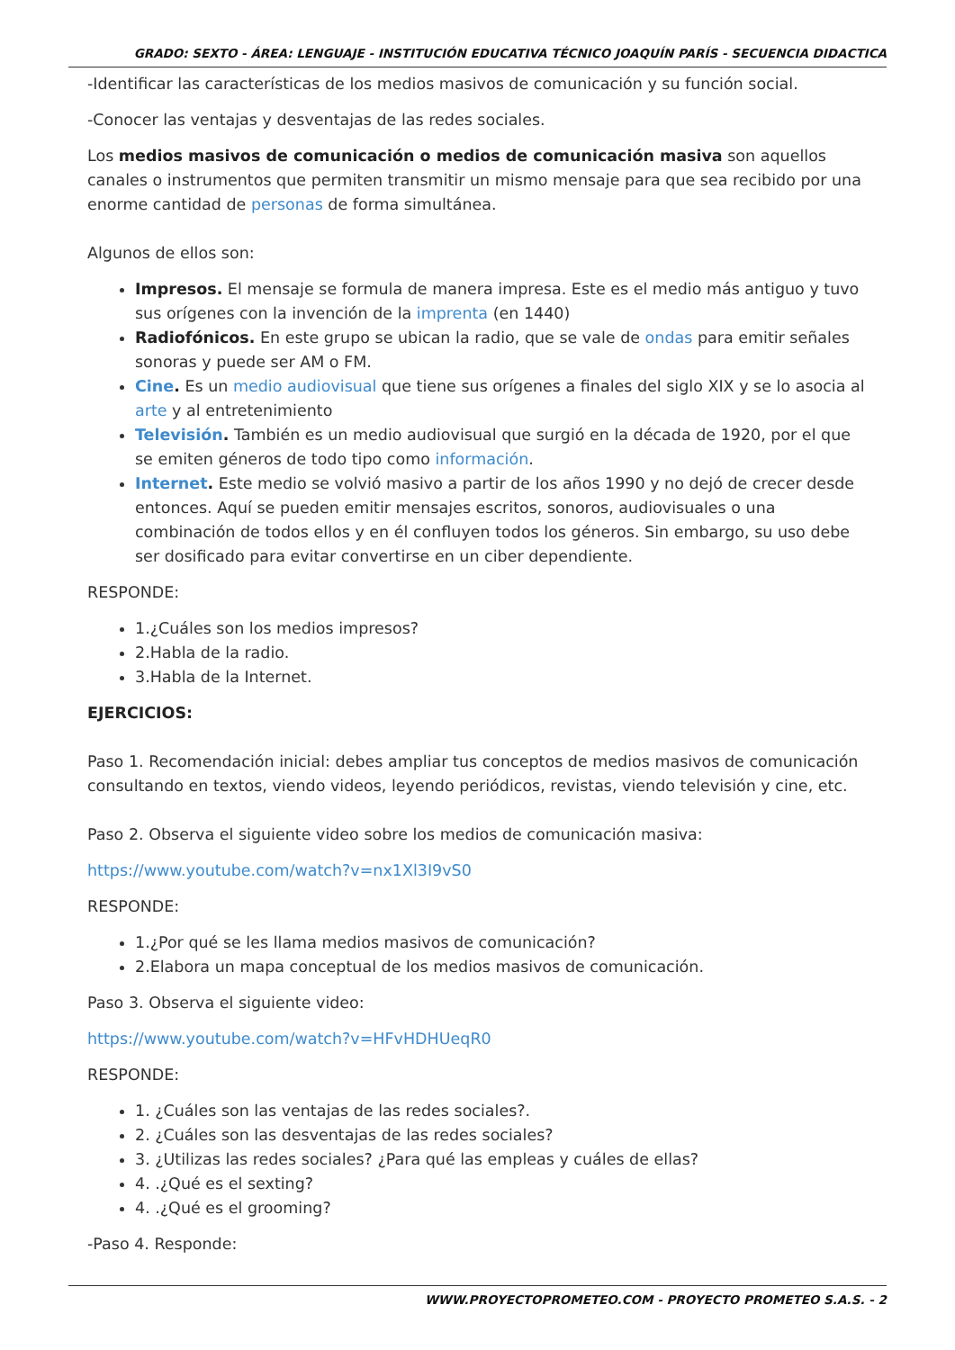GRADO: SEXTO - ÁREA: LENGUAJE - INSTITUCIÓN EDUCATIVA TÉCNICO JOAQUÍN PARÍS - SECUENCIA DIDACTICA
-Identificar las características de los medios masivos de comunicación y su función social.
-Conocer las ventajas y desventajas de las redes sociales.
Los medios masivos de comunicación o medios de comunicación masiva son aquellos canales o instrumentos que permiten transmitir un mismo mensaje para que sea recibido por una enorme cantidad de personas de forma simultánea.
Algunos de ellos son:
Impresos. El mensaje se formula de manera impresa. Este es el medio más antiguo y tuvo sus orígenes con la invención de la imprenta (en 1440)
Radiofónicos. En este grupo se ubican la radio, que se vale de ondas para emitir señales sonoras y puede ser AM o FM.
Cine. Es un medio audiovisual que tiene sus orígenes a finales del siglo XIX y se lo asocia al arte y al entretenimiento
Televisión. También es un medio audiovisual que surgió en la década de 1920, por el que se emiten géneros de todo tipo como información.
Internet. Este medio se volvió masivo a partir de los años 1990 y no dejó de crecer desde entonces. Aquí se pueden emitir mensajes escritos, sonoros, audiovisuales o una combinación de todos ellos y en él confluyen todos los géneros. Sin embargo, su uso debe ser dosificado para evitar convertirse en un ciber dependiente.
RESPONDE:
1.¿Cuáles son los medios impresos?
2.Habla de la radio.
3.Habla de la Internet.
EJERCICIOS:
Paso 1. Recomendación inicial: debes ampliar tus conceptos de medios masivos de comunicación consultando en textos, viendo videos, leyendo periódicos, revistas, viendo televisión y cine, etc.
Paso 2. Observa el siguiente video sobre los medios de comunicación masiva:
https://www.youtube.com/watch?v=nx1Xl3I9vS0
RESPONDE:
1.¿Por qué se les llama medios masivos de comunicación?
2.Elabora un mapa conceptual de los medios masivos de comunicación.
Paso 3. Observa el siguiente video:
https://www.youtube.com/watch?v=HFvHDHUeqR0
RESPONDE:
1. ¿Cuáles son las ventajas de las redes sociales?.
2. ¿Cuáles son las desventajas de las redes sociales?
3. ¿Utilizas las redes sociales? ¿Para qué las empleas y cuáles de ellas?
4. .¿Qué es el sexting?
4. .¿Qué es el grooming?
-Paso 4. Responde:
WWW.PROYECTOPROMETEO.COM - PROYECTO PROMETEO S.A.S. - 2